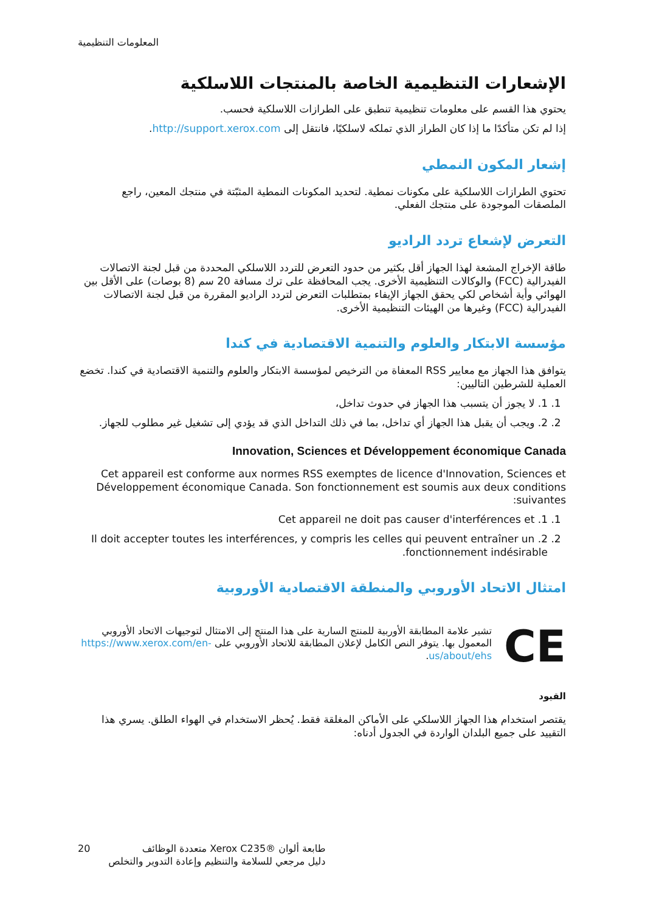المعلومات التنظيمية
الإشعارات التنظيمية الخاصة بالمنتجات اللاسلكية
يحتوي هذا القسم على معلومات تنظيمية تنطبق على الطرازات اللاسلكية فحسب.
إذا لم تكن متأكدًا ما إذا كان الطراز الذي تملكه لاسلكيًا، فانتقل إلى http://support.xerox.com.
إشعار المكون النمطي
تحتوي الطرازات اللاسلكية على مكونات نمطية. لتحديد المكونات النمطية المثبّتة في منتجك المعين، راجع الملصقات الموجودة على منتجك الفعلي.
التعرض لإشعاع تردد الراديو
طاقة الإخراج المشعة لهذا الجهاز أقل بكثير من حدود التعرض للتردد اللاسلكي المحددة من قبل لجنة الاتصالات الفيدرالية (FCC) والوكالات التنظيمية الأخرى. يجب المحافظة على ترك مسافة 20 سم (8 بوصات) على الأقل بين الهوائي وأية أشخاص لكي يحقق الجهاز الإيفاء بمتطلبات التعرض لتردد الراديو المقررة من قبل لجنة الاتصالات الفيدرالية (FCC) وغيرها من الهيئات التنظيمية الأخرى.
مؤسسة الابتكار والعلوم والتنمية الاقتصادية في كندا
يتوافق هذا الجهاز مع معايير RSS المعفاة من الترخيص لمؤسسة الابتكار والعلوم والتنمية الاقتصادية في كندا. تخضع العملية للشرطين التاليين:
1. 1. لا يجوز أن يتسبب هذا الجهاز في حدوث تداخل،
2. 2. ويجب أن يقبل هذا الجهاز أي تداخل، بما في ذلك التداخل الذي قد يؤدي إلى تشغيل غير مطلوب للجهاز.
Innovation, Sciences et Développement économique Canada
Cet appareil est conforme aux normes RSS exemptes de licence d'Innovation, Sciences et Développement économique Canada. Son fonctionnement est soumis aux deux conditions suivantes:
1. 1. Cet appareil ne doit pas causer d'interférences et
2. 2. Il doit accepter toutes les interférences, y compris les celles qui peuvent entraîner un fonctionnement indésirable.
امتثال الاتحاد الأوروبي والمنطقة الاقتصادية الأوروبية
CE
تشير علامة المطابقة الأوربية للمنتج السارية على هذا المنتج إلى الامتثال لتوجيهات الاتحاد الأوروبي المعمول بها. يتوفر النص الكامل لإعلان المطابقة للاتحاد الأوروبي على https://www.xerox.com/en-us/about/ehs.
القيود
يقتصر استخدام هذا الجهاز اللاسلكي على الأماكن المغلقة فقط. يُحظر الاستخدام في الهواء الطلق. يسري هذا التقييد على جميع البلدان الواردة في الجدول أدناه:
20 طابعة ألوان ®Xerox C235 متعددة الوظائف
دليل مرجعي للسلامة والتنظيم وإعادة التدوير والتخلص